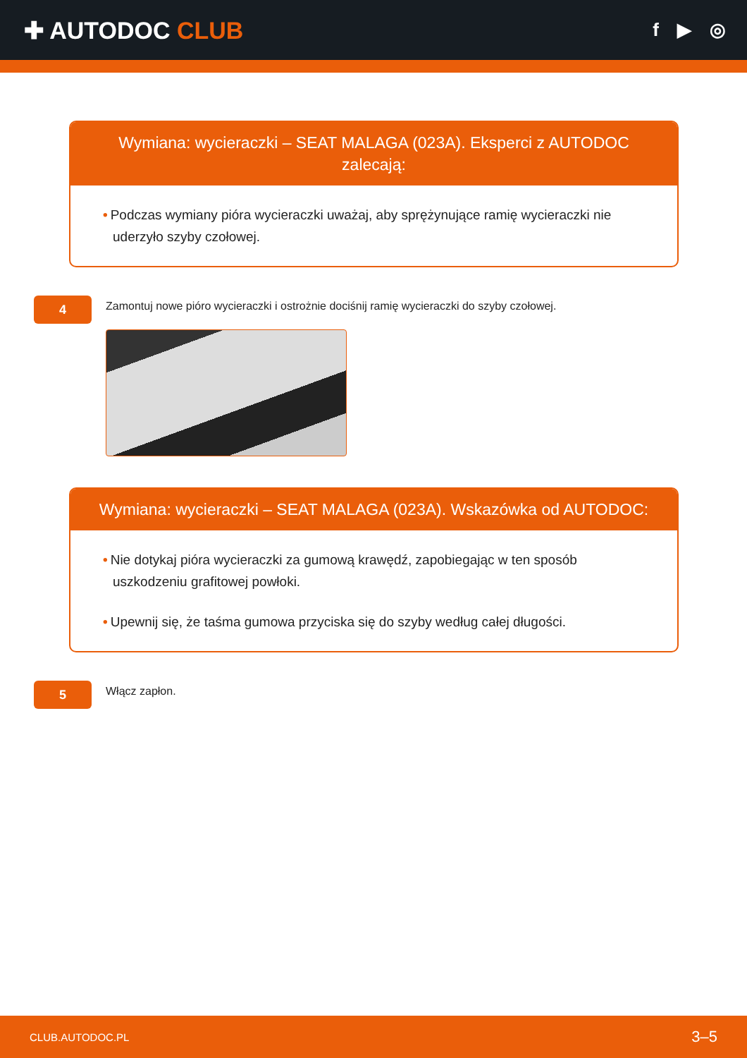✚ AUTODOC CLUB
f ▶ ◎
Wymiana: wycieraczki – SEAT MALAGA (023A). Eksperci z AUTODOC zalecają:
• Podczas wymiany pióra wycieraczki uważaj, aby sprężynujące ramię wycieraczki nie uderzyło szyby czołowej.
4
Zamontuj nowe pióro wycieraczki i ostrożnie dociśnij ramię wycieraczki do szyby czołowej.
Wymiana: wycieraczki – SEAT MALAGA (023A). Wskazówka od AUTODOC:
• Nie dotykaj pióra wycieraczki za gumową krawędź, zapobiegając w ten sposób uszkodzeniu grafitowej powłoki.
• Upewnij się, że taśma gumowa przyciska się do szyby według całej długości.
5
Włącz zapłon.
CLUB.AUTODOC.PL 3–5